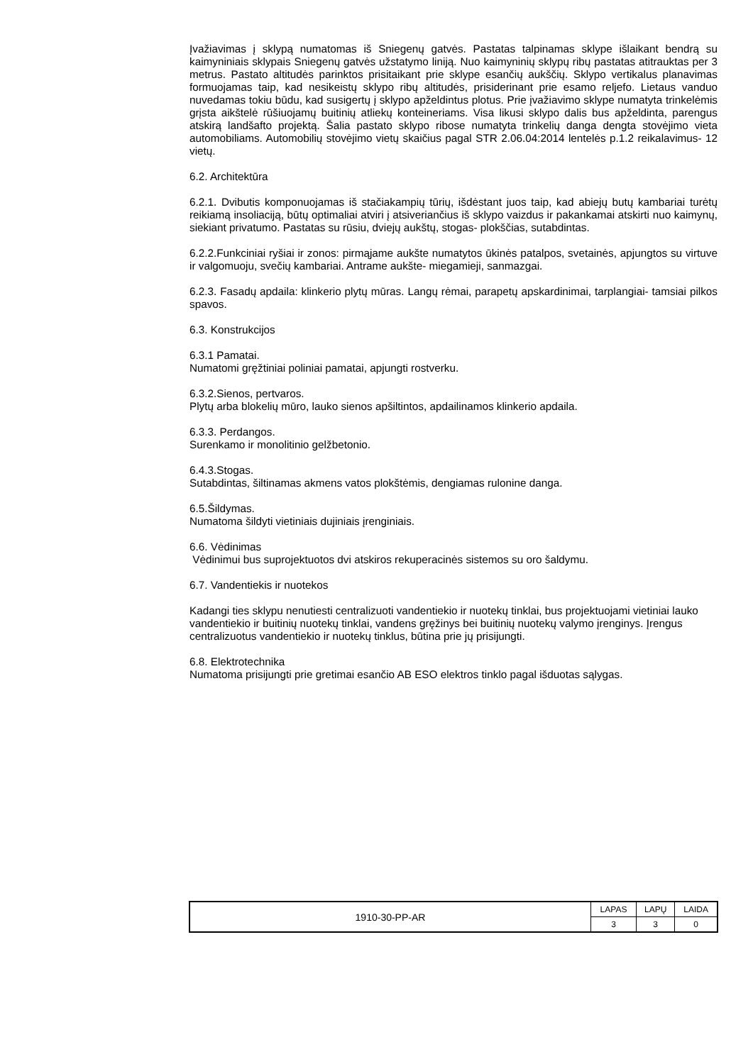Įvažiavimas į sklypą numatomas iš Sniegenų gatvės. Pastatas talpinamas sklype išlaikant bendrą su kaimyniniais sklypais Sniegenų gatvės užstatymo liniją. Nuo kaimyninių sklypų ribų pastatas atitrauktas per 3 metrus. Pastato altitudės parinktos prisitaikant prie sklype esančių aukščių. Sklypo vertikalus planavimas formuojamas taip, kad nesikeistų sklypo ribų altitudės, prisiderinant prie esamo reljefo. Lietaus vanduo nuvedamas tokiu būdu, kad susigertų į sklypo apželdintus plotus. Prie įvažiavimo sklype numatyta trinkelėmis grįsta aikštelė rūšiuojamų buitinių atliekų konteineriams. Visa likusi sklypo dalis bus apželdinta, parengus atskirą landšafto projektą. Šalia pastato sklypo ribose numatyta trinkelių danga dengta stovėjimo vieta automobiliams. Automobilių stovėjimo vietų skaičius pagal STR 2.06.04:2014 lentelės p.1.2 reikalavimus- 12 vietų.
6.2. Architektūra
6.2.1. Dvibutis komponuojamas iš stačiakampių tūrių, išdėstant juos taip, kad abiejų butų kambariai turėtų reikiamą insoliaciją, būtų optimaliai atviri į atsiveriančius iš sklypo vaizdus ir pakankamai atskirti nuo kaimynų, siekiant privatumo. Pastatas su rūsiu, dviejų aukštų, stogas- plokščias, sutabdintas.
6.2.2.Funkciniai ryšiai ir zonos: pirmąjame aukšte numatytos ūkinės patalpos, svetainės, apjungtos su virtuve ir valgomuoju, svečių kambariai. Antrame aukšte- miegamieji, sanmazgai.
6.2.3. Fasadų apdaila: klinkerio plytų mūras. Langų rėmai, parapetų apskardinimai, tarplangiai- tamsiai pilkos spavos.
6.3. Konstrukcijos
6.3.1 Pamatai.
Numatomi gręžtiniai poliniai pamatai, apjungti rostverku.
6.3.2.Sienos, pertvaros.
Plytų arba blokelių mūro, lauko sienos apšiltintos, apdailinamos klinkerio apdaila.
6.3.3. Perdangos.
Surenkamo ir monolitinio gelžbetonio.
6.4.3.Stogas.
Sutabdintas, šiltinamas akmens vatos plokštėmis, dengiamas rulonine danga.
6.5.Šildymas.
Numatoma šildyti vietiniais dujiniais įrenginiais.
6.6. Vėdinimas
Vėdinimui bus suprojektuotos dvi atskiros rekuperacinės sistemos su oro šaldymu.
6.7. Vandentiekis ir nuotekos
Kadangi ties sklypu nenutiesti centralizuoti vandentiekio ir nuotekų tinklai, bus projektuojami vietiniai lauko vandentiekio ir buitinių nuotekų tinklai, vandens gręžinys bei buitinių nuotekų valymo įrenginys. Įrengus centralizuotus vandentiekio ir nuotekų tinklus, būtina prie jų prisijungti.
6.8. Elektrotechnika
Numatoma prisijungti prie gretimai esančio AB ESO elektros tinklo pagal išduotas sąlygas.
| 1910-30-PP-AR | LAPAS | LAPŲ | LAIDA |
| | 3 | 3 | 0 |